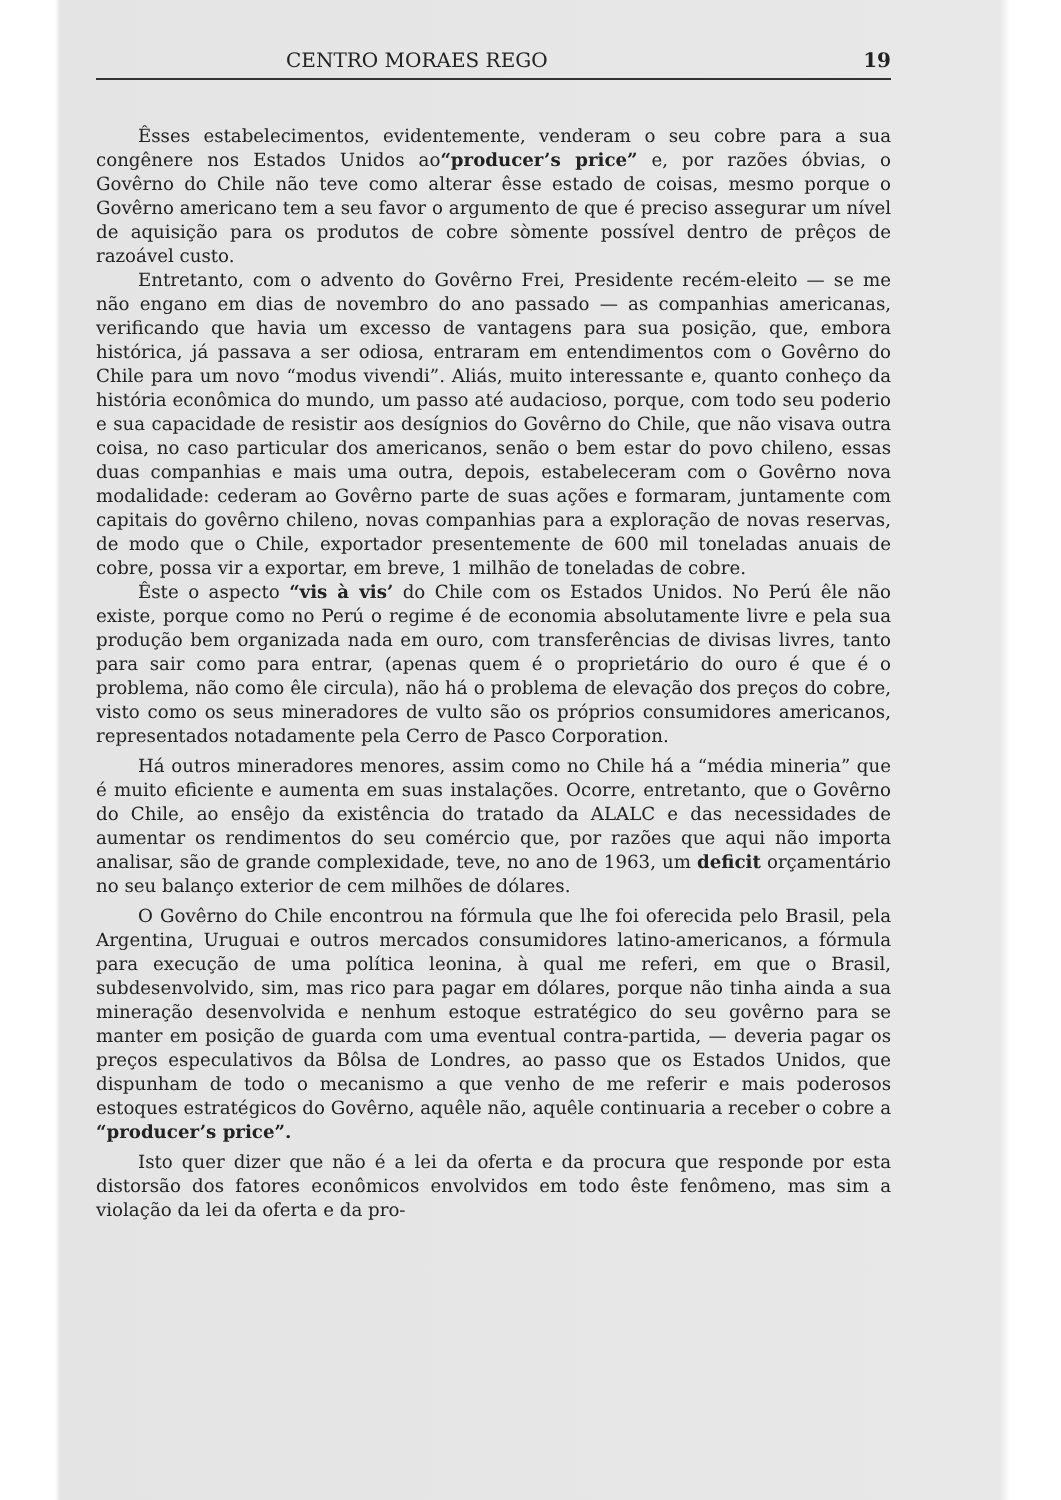CENTRO MORAES REGO 19
Êsses estabelecimentos, evidentemente, venderam o seu cobre para a sua congênere nos Estados Unidos ao“producer’s price” e, por razões óbvias, o Govêrno do Chile não teve como alterar êsse estado de coisas, mesmo porque o Govêrno americano tem a seu favor o argumento de que é preciso assegurar um nível de aquisição para os produtos de cobre sòmente possível dentro de prêços de razoável custo.
Entretanto, com o advento do Govêrno Frei, Presidente recém-eleito — se me não engano em dias de novembro do ano passado — as companhias americanas, verificando que havia um excesso de vantagens para sua posição, que, embora histórica, já passava a ser odiosa, entraram em entendimentos com o Govêrno do Chile para um novo “modus vivendi”. Aliás, muito interessante e, quanto conheço da história econômica do mundo, um passo até audacioso, porque, com todo seu poderio e sua capacidade de resistir aos desígnios do Govêrno do Chile, que não visava outra coisa, no caso particular dos americanos, senão o bem estar do povo chileno, essas duas companhias e mais uma outra, depois, estabeleceram com o Govêrno nova modalidade: cederam ao Govêrno parte de suas ações e formaram, juntamente com capitais do govêrno chileno, novas companhias para a exploração de novas reservas, de modo que o Chile, exportador presentemente de 600 mil toneladas anuais de cobre, possa vir a exportar, em breve, 1 milhão de toneladas de cobre.
Êste o aspecto “vis à vis’ do Chile com os Estados Unidos. No Perú êle não existe, porque como no Perú o regime é de economia absolutamente livre e pela sua produção bem organizada nada em ouro, com transferências de divisas livres, tanto para sair como para entrar, (apenas quem é o proprietário do ouro é que é o problema, não como êle circula), não há o problema de elevação dos preços do cobre, visto como os seus mineradores de vulto são os próprios consumidores americanos, representados notadamente pela Cerro de Pasco Corporation.
Há outros mineradores menores, assim como no Chile há a “média mineria” que é muito eficiente e aumenta em suas instalações. Ocorre, entretanto, que o Govêrno do Chile, ao ensêjo da existência do tratado da ALALC e das necessidades de aumentar os rendimentos do seu comércio que, por razões que aqui não importa analisar, são de grande complexidade, teve, no ano de 1963, um deficit orçamentário no seu balanço exterior de cem milhões de dólares.
O Govêrno do Chile encontrou na fórmula que lhe foi oferecida pelo Brasil, pela Argentina, Uruguai e outros mercados consumidores latino-americanos, a fórmula para execução de uma política leonina, à qual me referi, em que o Brasil, subdesenvolvido, sim, mas rico para pagar em dólares, porque não tinha ainda a sua mineração desenvolvida e nenhum estoque estratégico do seu govêrno para se manter em posição de guarda com uma eventual contra-partida, — deveria pagar os preços especulativos da Bôlsa de Londres, ao passo que os Estados Unidos, que dispunham de todo o mecanismo a que venho de me referir e mais poderosos estoques estratégicos do Govêrno, aquêle não, aquêle continuaria a receber o cobre a “producer’s price”.
Isto quer dizer que não é a lei da oferta e da procura que responde por esta distorsão dos fatores econômicos envolvidos em todo êste fenômeno, mas sim a violação da lei da oferta e da pro-